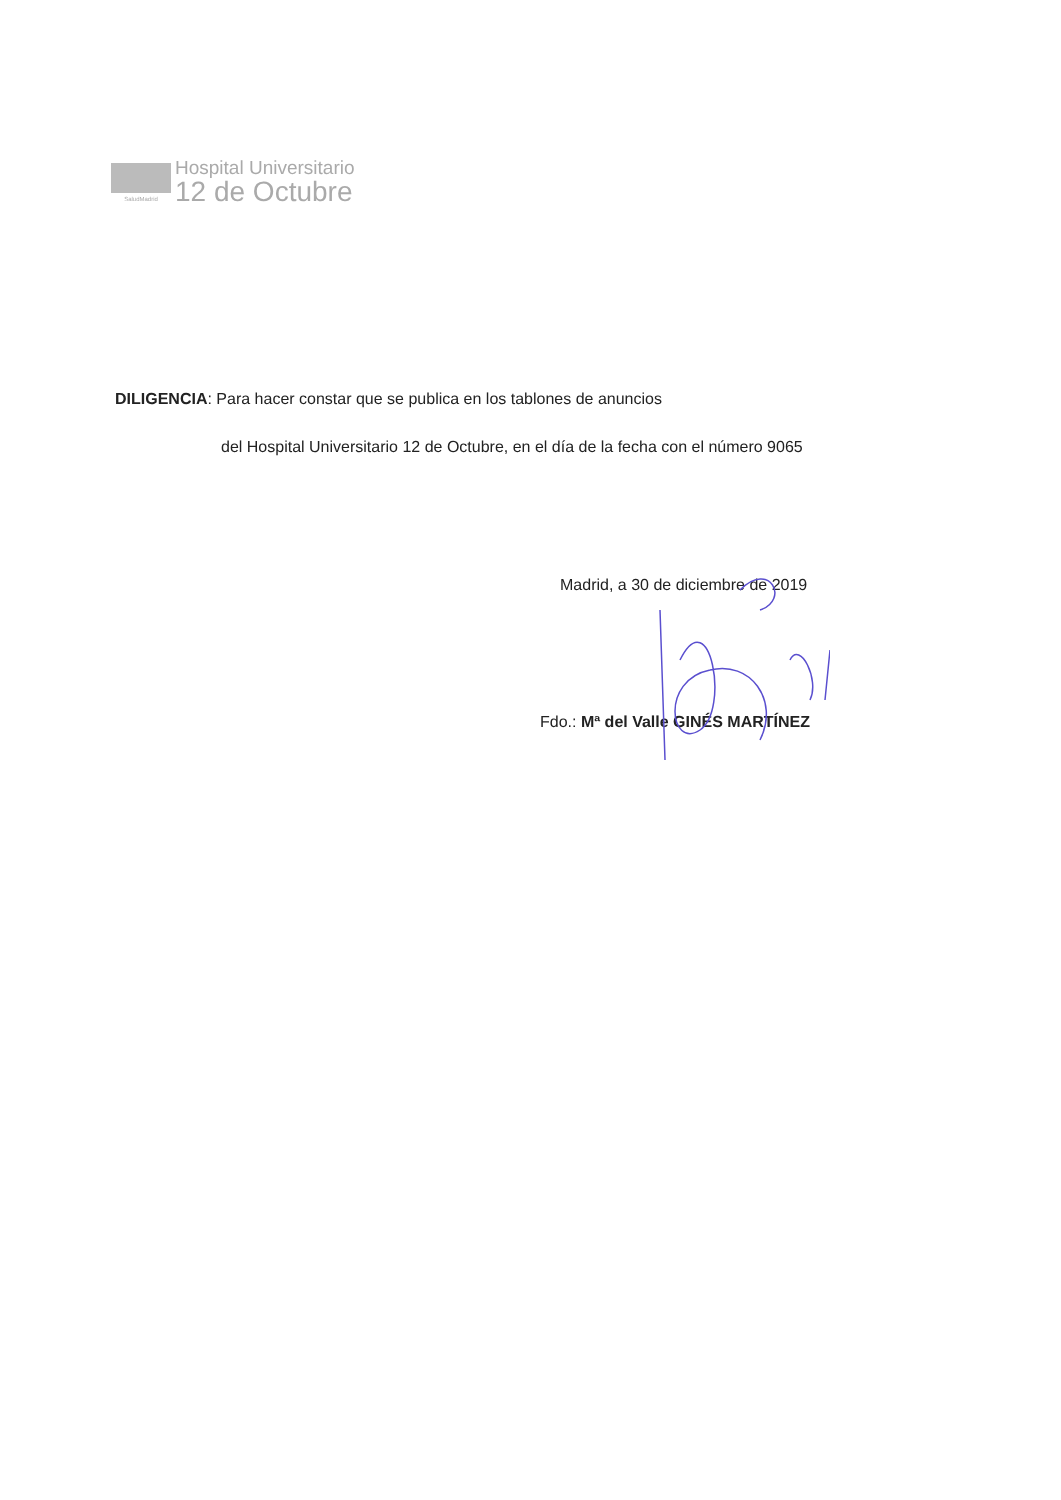SaludMadrid
Hospital Universitario
12 de Octubre
DILIGENCIA: Para hacer constar que se publica en los tablones de anuncios
del Hospital Universitario 12 de Octubre, en el día de la fecha con el número 9065
Madrid, a 30 de diciembre de 2019
Fdo.: Mª del Valle GINÉS MARTÍNEZ